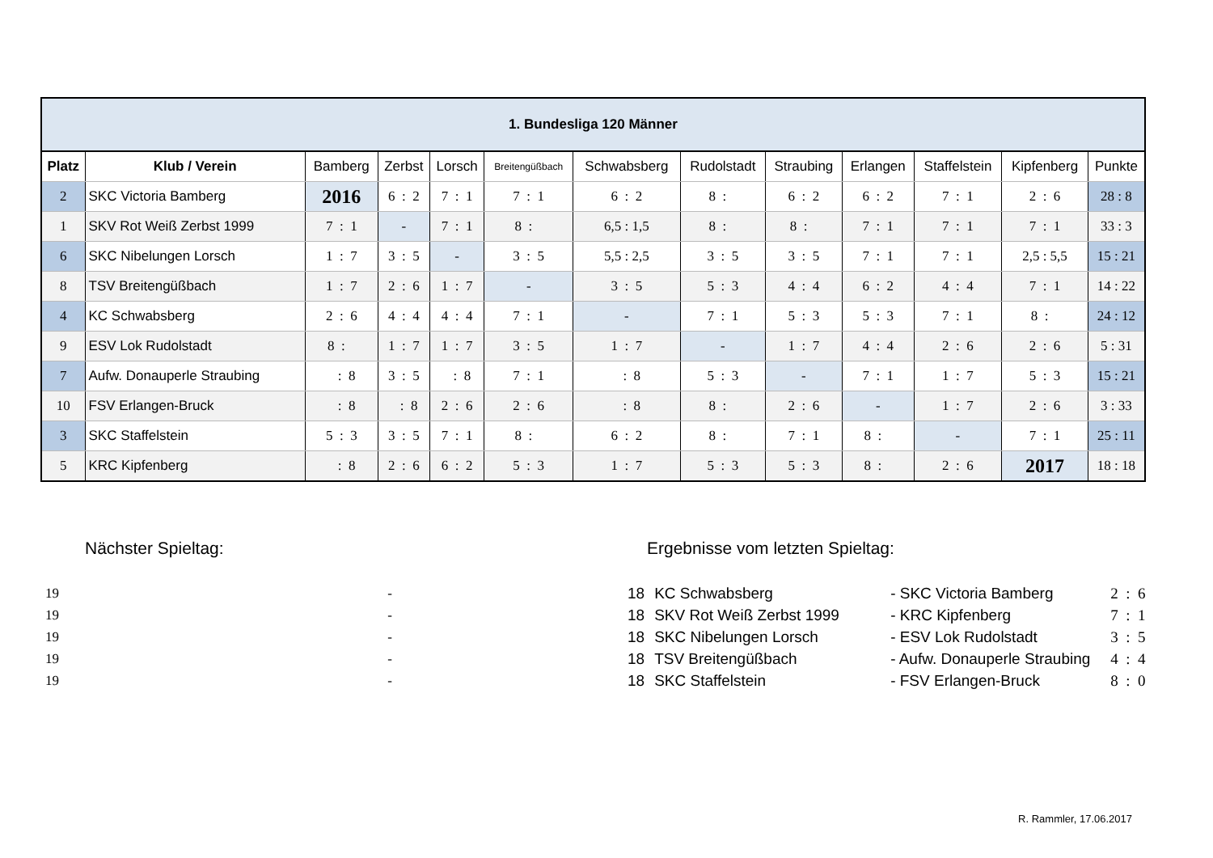| 1. Bundesliga 120 Männer | | | | | | | | | | | | |
| Platz | Klub / Verein | Bamberg | Zerbst | Lorsch | Breitengüßbach | Schwabsberg | Rudolstadt | Straubing | Erlangen | Staffelstein | Kipfenberg | Punkte |
| 2 | SKC Victoria Bamberg | 2016 | 6 : 2 | 7 : 1 | 7 : 1 | 6 : 2 | 8 : | 6 : 2 | 6 : 2 | 7 : 1 | 2 : 6 | 28 : 8 |
| 1 | SKV Rot Weiß Zerbst 1999 | 7 : 1 | - | 7 : 1 | 8 : | 6,5 : 1,5 | 8 : | 8 : | 7 : 1 | 7 : 1 | 7 : 1 | 33 : 3 |
| 6 | SKC Nibelungen Lorsch | 1 : 7 | 3 : 5 | - | 3 : 5 | 5,5 : 2,5 | 3 : 5 | 3 : 5 | 7 : 1 | 7 : 1 | 2,5 : 5,5 | 15 : 21 |
| 8 | TSV Breitengüßbach | 1 : 7 | 2 : 6 | 1 : 7 | - | 3 : 5 | 5 : 3 | 4 : 4 | 6 : 2 | 4 : 4 | 7 : 1 | 14 : 22 |
| 4 | KC Schwabsberg | 2 : 6 | 4 : 4 | 4 : 4 | 7 : 1 | - | 7 : 1 | 5 : 3 | 5 : 3 | 7 : 1 | 8 : | 24 : 12 |
| 9 | ESV Lok Rudolstadt | 8 : | 1 : 7 | 1 : 7 | 3 : 5 | 1 : 7 | - | 1 : 7 | 4 : 4 | 2 : 6 | 2 : 6 | 5 : 31 |
| 7 | Aufw. Donauperle Straubing | : 8 | 3 : 5 | : 8 | 7 : 1 | : 8 | 5 : 3 | - | 7 : 1 | 1 : 7 | 5 : 3 | 15 : 21 |
| 10 | FSV Erlangen-Bruck | : 8 | : 8 | 2 : 6 | 2 : 6 | : 8 | 8 : | 2 : 6 | - | 1 : 7 | 2 : 6 | 3 : 33 |
| 3 | SKC Staffelstein | 5 : 3 | 3 : 5 | 7 : 1 | 8 : | 6 : 2 | 8 : | 7 : 1 | 8 : | - | 7 : 1 | 25 : 11 |
| 5 | KRC Kipfenberg | : 8 | 2 : 6 | 6 : 2 | 5 : 3 | 1 : 7 | 5 : 3 | 5 : 3 | 8 : | 2 : 6 | 2017 | 18 : 18 |
Nächster Spieltag:
| 19 | - |
| 19 | - |
| 19 | - |
| 19 | - |
| 19 | - |
Ergebnisse vom letzten Spieltag:
| 18 | KC Schwabsberg | - SKC Victoria Bamberg | 2 : 6 |
| 18 | SKV Rot Weiß Zerbst 1999 | - KRC Kipfenberg | 7 : 1 |
| 18 | SKC Nibelungen Lorsch | - ESV Lok Rudolstadt | 3 : 5 |
| 18 | TSV Breitengüßbach | - Aufw. Donauperle Straubing | 4 : 4 |
| 18 | SKC Staffelstein | - FSV Erlangen-Bruck | 8 : 0 |
R. Rammler, 17.06.2017